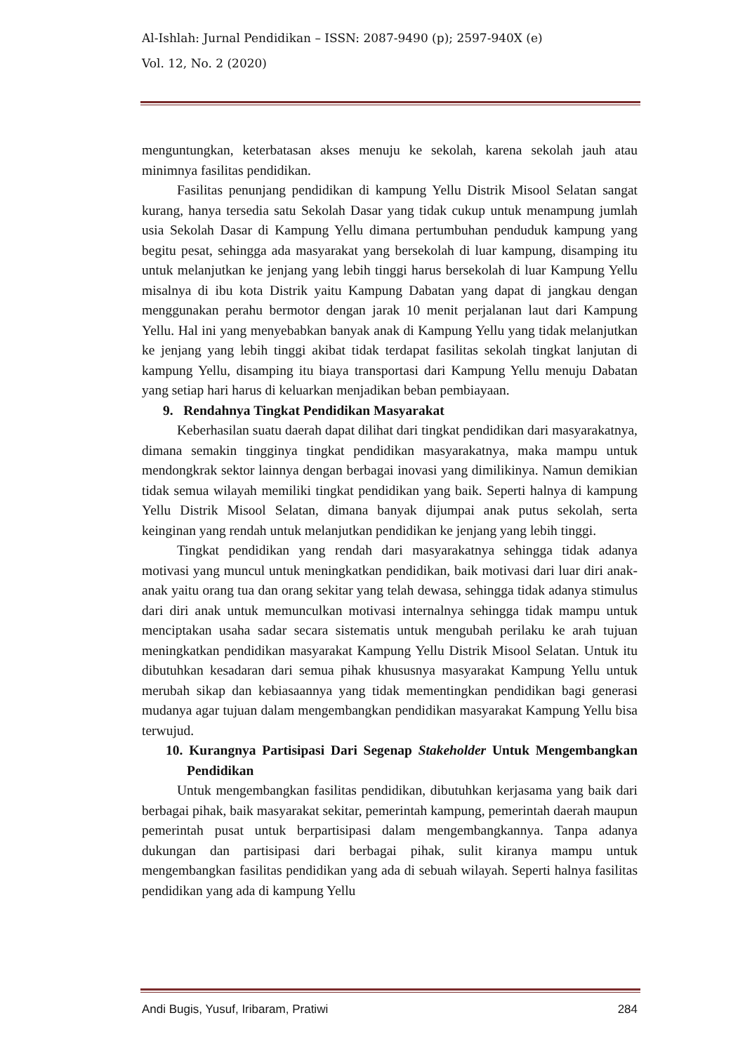Al-Ishlah: Jurnal Pendidikan – ISSN: 2087-9490 (p); 2597-940X (e)
Vol. 12, No. 2 (2020)
menguntungkan, keterbatasan akses menuju ke sekolah, karena sekolah jauh atau minimnya fasilitas pendidikan.
Fasilitas penunjang pendidikan di kampung Yellu Distrik Misool Selatan sangat kurang, hanya tersedia satu Sekolah Dasar yang tidak cukup untuk menampung jumlah usia Sekolah Dasar di Kampung Yellu dimana pertumbuhan penduduk kampung yang begitu pesat, sehingga ada masyarakat yang bersekolah di luar kampung, disamping itu untuk melanjutkan ke jenjang yang lebih tinggi harus bersekolah di luar Kampung Yellu misalnya di ibu kota Distrik yaitu Kampung Dabatan yang dapat di jangkau dengan menggunakan perahu bermotor dengan jarak 10 menit perjalanan laut dari Kampung Yellu. Hal ini yang menyebabkan banyak anak di Kampung Yellu yang tidak melanjutkan ke jenjang yang lebih tinggi akibat tidak terdapat fasilitas sekolah tingkat lanjutan di kampung Yellu, disamping itu biaya transportasi dari Kampung Yellu menuju Dabatan yang setiap hari harus di keluarkan menjadikan beban pembiayaan.
9. Rendahnya Tingkat Pendidikan Masyarakat
Keberhasilan suatu daerah dapat dilihat dari tingkat pendidikan dari masyarakatnya, dimana semakin tingginya tingkat pendidikan masyarakatnya, maka mampu untuk mendongkrak sektor lainnya dengan berbagai inovasi yang dimilikinya. Namun demikian tidak semua wilayah memiliki tingkat pendidikan yang baik. Seperti halnya di kampung Yellu Distrik Misool Selatan, dimana banyak dijumpai anak putus sekolah, serta keinginan yang rendah untuk melanjutkan pendidikan ke jenjang yang lebih tinggi.
Tingkat pendidikan yang rendah dari masyarakatnya sehingga tidak adanya motivasi yang muncul untuk meningkatkan pendidikan, baik motivasi dari luar diri anak-anak yaitu orang tua dan orang sekitar yang telah dewasa, sehingga tidak adanya stimulus dari diri anak untuk memunculkan motivasi internalnya sehingga tidak mampu untuk menciptakan usaha sadar secara sistematis untuk mengubah perilaku ke arah tujuan meningkatkan pendidikan masyarakat Kampung Yellu Distrik Misool Selatan. Untuk itu dibutuhkan kesadaran dari semua pihak khususnya masyarakat Kampung Yellu untuk merubah sikap dan kebiasaannya yang tidak mementingkan pendidikan bagi generasi mudanya agar tujuan dalam mengembangkan pendidikan masyarakat Kampung Yellu bisa terwujud.
10. Kurangnya Partisipasi Dari Segenap Stakeholder Untuk Mengembangkan Pendidikan
Untuk mengembangkan fasilitas pendidikan, dibutuhkan kerjasama yang baik dari berbagai pihak, baik masyarakat sekitar, pemerintah kampung, pemerintah daerah maupun pemerintah pusat untuk berpartisipasi dalam mengembangkannya. Tanpa adanya dukungan dan partisipasi dari berbagai pihak, sulit kiranya mampu untuk mengembangkan fasilitas pendidikan yang ada di sebuah wilayah. Seperti halnya fasilitas pendidikan yang ada di kampung Yellu
Andi Bugis, Yusuf, Iribaram, Pratiwi 284